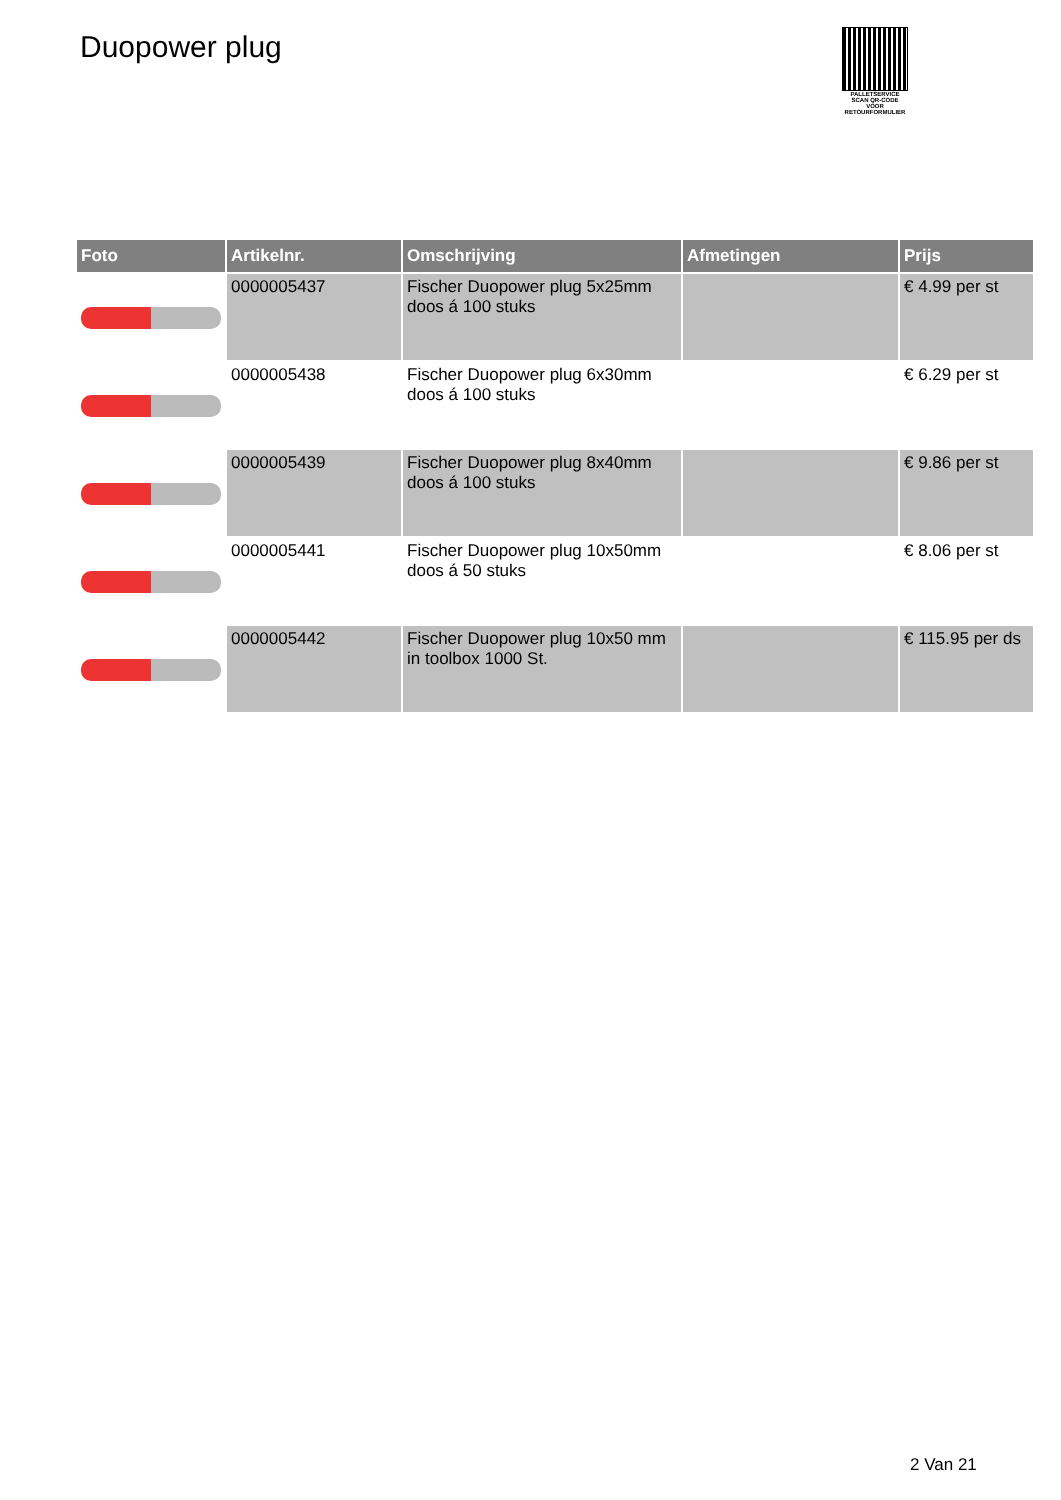Duopower plug
PALLETSERVICE
SCAN QR-CODE VOOR RETOURFORMULIER
| Foto | Artikelnr. | Omschrijving | Afmetingen | Prijs |
| --- | --- | --- | --- | --- |
| | 0000005437 | Fischer Duopower plug 5x25mm doos á 100 stuks | | € 4.99 per st |
| | 0000005438 | Fischer Duopower plug 6x30mm doos á 100 stuks | | € 6.29 per st |
| | 0000005439 | Fischer Duopower plug 8x40mm doos á 100 stuks | | € 9.86 per st |
| | 0000005441 | Fischer Duopower plug 10x50mm doos á 50 stuks | | € 8.06 per st |
| | 0000005442 | Fischer Duopower plug 10x50 mm in toolbox 1000 St. | | € 115.95 per ds |
2 Van 21